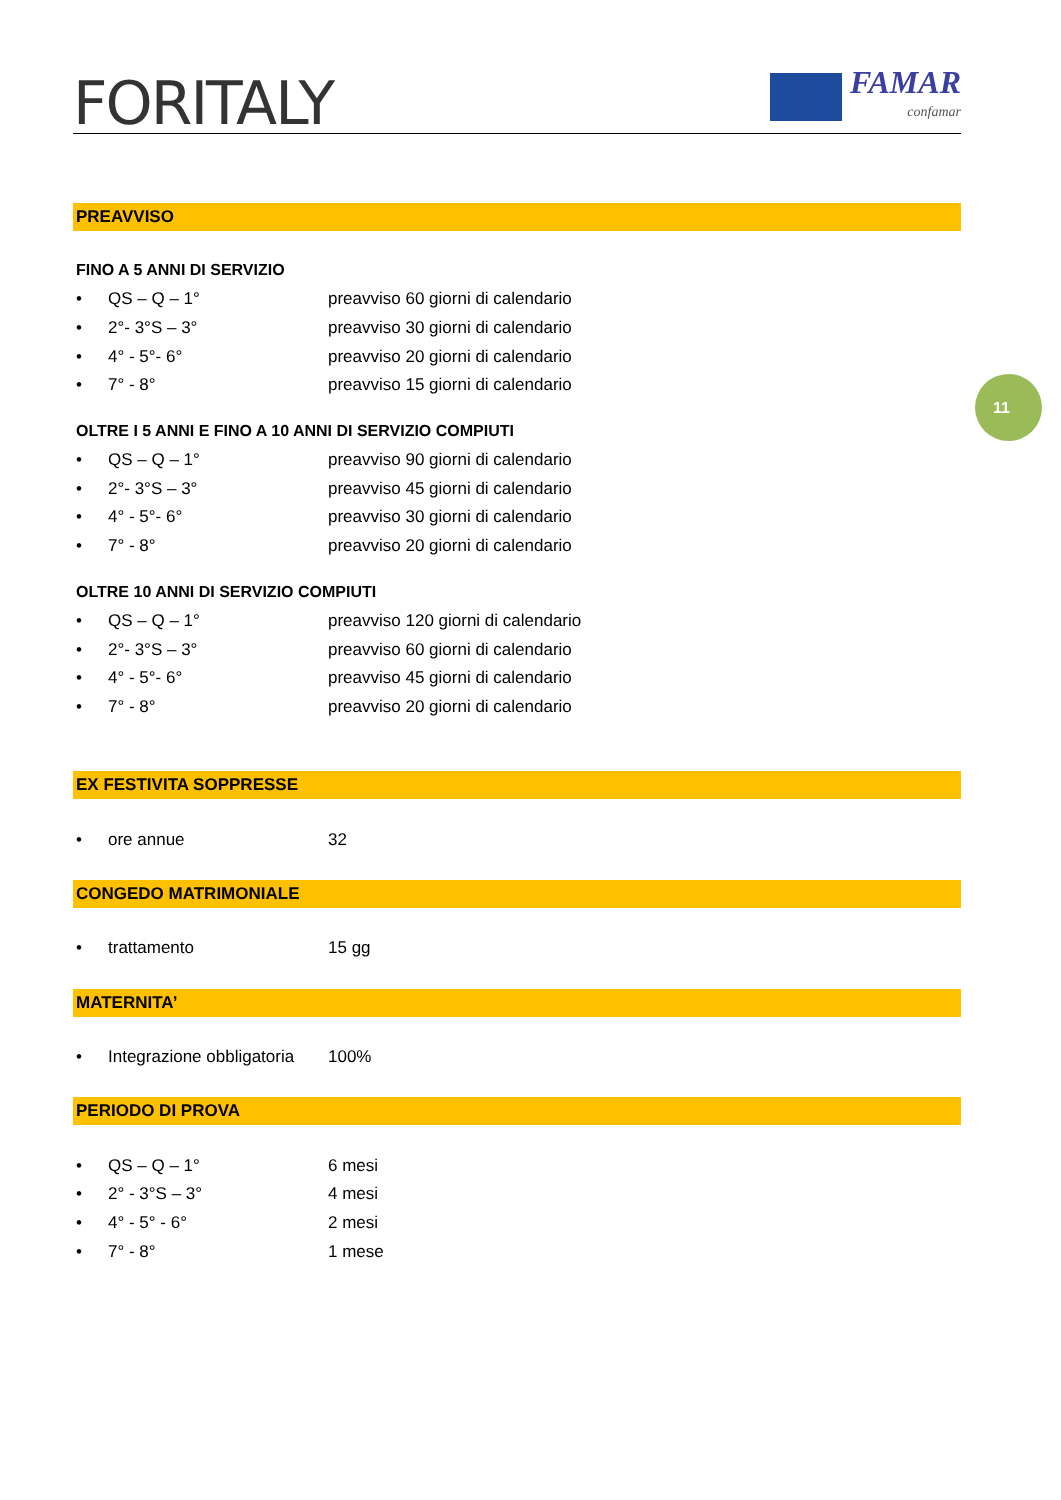FORITALY
FAMAR
confamar
11
PREAVVISO
FINO A 5 ANNI DI SERVIZIO
• QS – Q – 1° preavviso 60 giorni di calendario
• 2°- 3°S – 3° preavviso 30 giorni di calendario
• 4° - 5°- 6° preavviso 20 giorni di calendario
• 7° - 8° preavviso 15 giorni di calendario
OLTRE I 5 ANNI E FINO A 10 ANNI DI SERVIZIO COMPIUTI
• QS – Q – 1° preavviso 90 giorni di calendario
• 2°- 3°S – 3° preavviso 45 giorni di calendario
• 4° - 5°- 6° preavviso 30 giorni di calendario
• 7° - 8° preavviso 20 giorni di calendario
OLTRE 10 ANNI DI SERVIZIO COMPIUTI
• QS – Q – 1° preavviso 120 giorni di calendario
• 2°- 3°S – 3° preavviso 60 giorni di calendario
• 4° - 5°- 6° preavviso 45 giorni di calendario
• 7° - 8° preavviso 20 giorni di calendario
EX FESTIVITA SOPPRESSE
• ore annue 32
CONGEDO MATRIMONIALE
• trattamento 15 gg
MATERNITA’
• Integrazione obbligatoria 100%
PERIODO DI PROVA
• QS – Q – 1° 6 mesi
• 2° - 3°S – 3° 4 mesi
• 4° - 5° - 6° 2 mesi
• 7° - 8° 1 mese